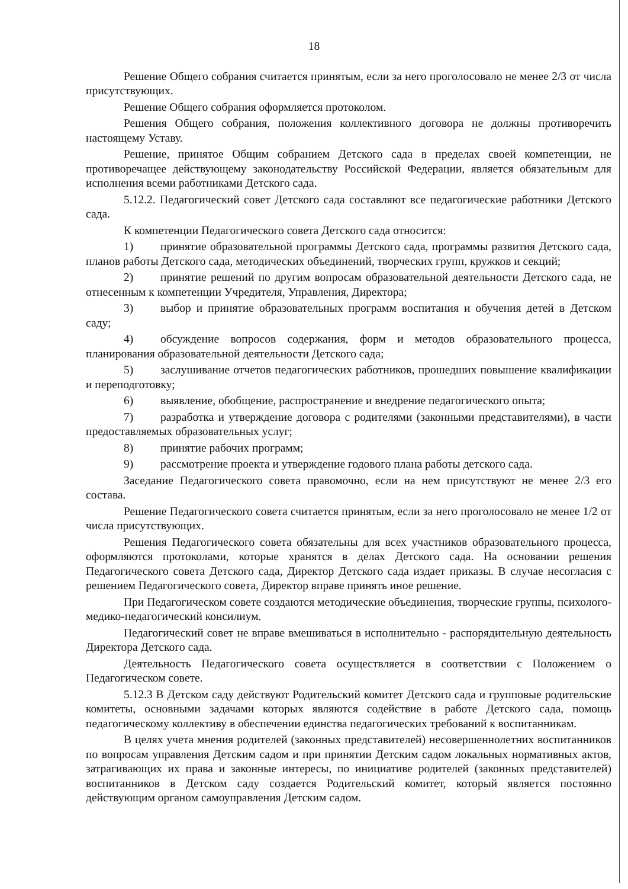18
Решение Общего собрания считается принятым, если за него проголосовало не менее 2/3 от числа присутствующих.
Решение Общего собрания оформляется протоколом.
Решения Общего собрания, положения коллективного договора не должны противоречить настоящему Уставу.
Решение, принятое Общим собранием Детского сада в пределах своей компетенции, не противоречащее действующему законодательству Российской Федерации, является обязательным для исполнения всеми работниками Детского сада.
5.12.2. Педагогический совет Детского сада составляют все педагогические работники Детского сада.
К компетенции Педагогического совета Детского сада относится:
1) принятие образовательной программы Детского сада, программы развития Детского сада, планов работы Детского сада, методических объединений, творческих групп, кружков и секций;
2) принятие решений по другим вопросам образовательной деятельности Детского сада, не отнесенным к компетенции Учредителя, Управления, Директора;
3) выбор и принятие образовательных программ воспитания и обучения детей в Детском саду;
4) обсуждение вопросов содержания, форм и методов образовательного процесса, планирования образовательной деятельности Детского сада;
5) заслушивание отчетов педагогических работников, прошедших повышение квалификации и переподготовку;
6) выявление, обобщение, распространение и внедрение педагогического опыта;
7) разработка и утверждение договора с родителями (законными представителями), в части предоставляемых образовательных услуг;
8) принятие рабочих программ;
9) рассмотрение проекта и утверждение годового плана работы детского сада.
Заседание Педагогического совета правомочно, если на нем присутствуют не менее 2/3 его состава.
Решение Педагогического совета считается принятым, если за него проголосовало не менее 1/2 от числа присутствующих.
Решения Педагогического совета обязательны для всех участников образовательного процесса, оформляются протоколами, которые хранятся в делах Детского сада. На основании решения Педагогического совета Детского сада, Директор Детского сада издает приказы. В случае несогласия с решением Педагогического совета, Директор вправе принять иное решение.
При Педагогическом совете создаются методические объединения, творческие группы, психолого-медико-педагогический консилиум.
Педагогический совет не вправе вмешиваться в исполнительно - распорядительную деятельность Директора Детского сада.
Деятельность Педагогического совета осуществляется в соответствии с Положением о Педагогическом совете.
5.12.3 В Детском саду действуют Родительский комитет Детского сада и групповые родительские комитеты, основными задачами которых являются содействие в работе Детского сада, помощь педагогическому коллективу в обеспечении единства педагогических требований к воспитанникам.
В целях учета мнения родителей (законных представителей) несовершеннолетних воспитанников по вопросам управления Детским садом и при принятии Детским садом локальных нормативных актов, затрагивающих их права и законные интересы, по инициативе родителей (законных представителей) воспитанников в Детском саду создается Родительский комитет, который является постоянно действующим органом самоуправления Детским садом.